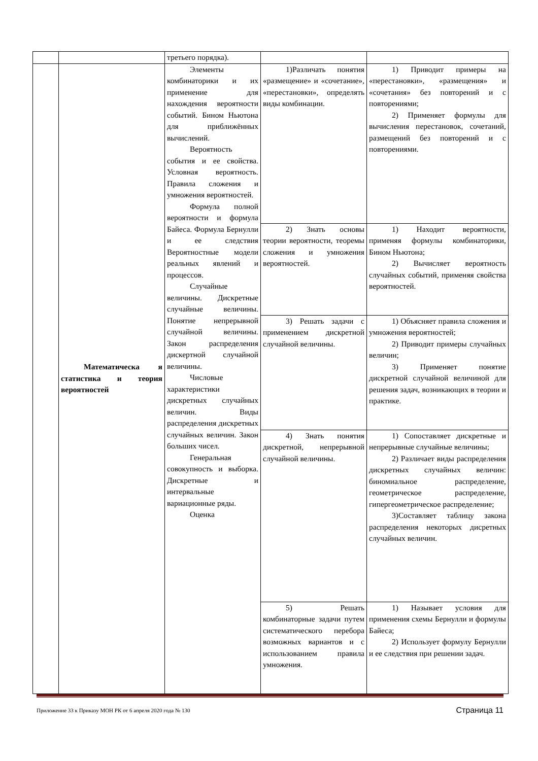| | | третьего порядка). | | |
| | Математическа я статистика и теория вероятностей | Элементы комбинаторики и их применение для нахождения вероятности событий. Бином Ньютона для приближённых вычислений. Вероятность события и ее свойства. Условная вероятность. Правила сложения и умножения вероятностей. Формула полной вероятности и формула Байеса. Формула Бернулли и ее следствия Вероятностные модели реальных явлений и процессов. Случайные величины. Дискретные случайные величины. Понятие непрерывной случайной величины. Закон распределения дискертной случайной величины. Числовые характеристики дискретных случайных величин. Виды распределения дискретных случайных величин. Закон больших чисел. Генеральная совокупность и выборка. Дискретные и интервальные вариационные ряды. Оценка | 1)Различать понятия «размещение» и «сочетание», «перестановки», определять виды комбинации. | 1) Приводит примеры на «перестановки», «размещения» и «сочетания» без повторений и с повторениями; 2) Применяет формулы для вычисления перестановок, сочетаний, размещений без повторений и с повторениями. |
| | | | 2) Знать основы теории вероятности, теоремы сложения и умножения вероятностей. | 1) Находит вероятности, применяя формулы комбинаторики, Бином Ньютона; 2) Вычисляет вероятность случайных событий, применяя свойства вероятностей. |
| | | | 3) Решать задачи с применением дискретной случайной величины. | 1) Объясняет правила сложения и умножения вероятностей; 2) Приводит примеры случайных величин; 3) Применяет понятие дискретной случайной величиной для решения задач, возникающих в теории и практике. |
| | | | 4) Знать понятия дискретной, непрерывной случайной величины. | 1) Сопоставляет дискретные и непрерывные случайные величины; 2) Различает виды распределения дискретных случайных величин: биномиальное распределение, геометрическое распределение, гипергеометрическое распределение; 3)Составляет таблицу закона распределения некоторых дисретных случайных величин. |
| | | | 5) Решать комбинаторные задачи путем систематического перебора возможных вариантов и с использованием правила умножения. | 1) Называет условия для применения схемы Бернулли и формулы Байеса; 2) Использует формулу Бернулли и ее следствия при решении задач. |
Приложение 33 к Приказу МОН РК от 6 апреля 2020 года № 130 Страница 11